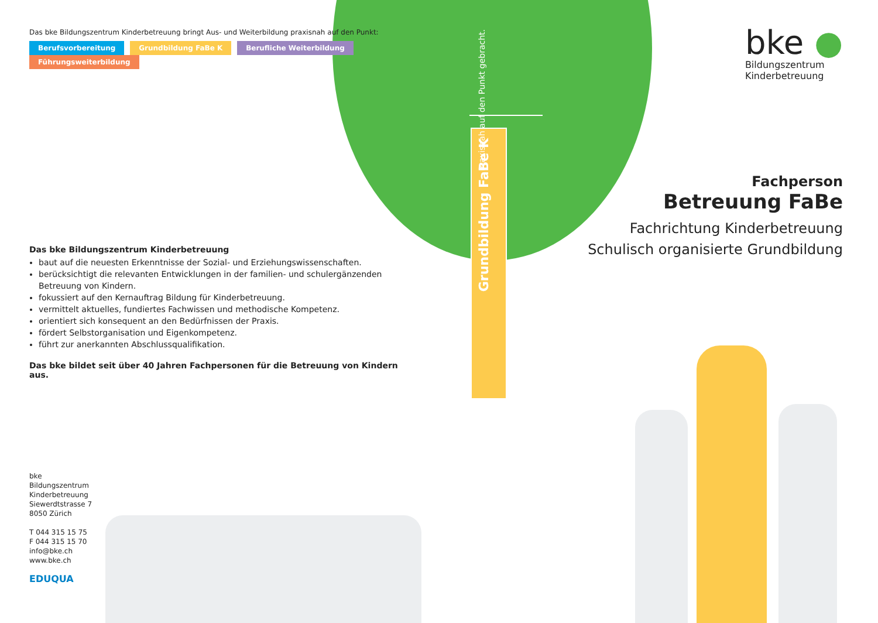Grundbildung FaBe K
Praxisnah auf den Punkt gebracht.
Das bke Bildungszentrum Kinderbetreuung bringt Aus- und Weiterbildung praxisnah auf den Punkt:
Berufsvorbereitung Grundbildung FaBe K Berufliche Weiterbildung Führungsweiterbildung
Das bke Bildungszentrum Kinderbetreuung
baut auf die neuesten Erkenntnisse der Sozial- und Erziehungswissenschaften.
berücksichtigt die relevanten Entwicklungen in der familien- und schulergänzenden Betreuung von Kindern.
fokussiert auf den Kernauftrag Bildung für Kinderbetreuung.
vermittelt aktuelles, fundiertes Fachwissen und methodische Kompetenz.
orientiert sich konsequent an den Bedürfnissen der Praxis.
fördert Selbstorganisation und Eigenkompetenz.
führt zur anerkannten Abschlussqualifikation.
Das bke bildet seit über 40 Jahren Fachpersonen für die Betreuung von Kindern aus.
bke ●
Bildungszentrum
Kinderbetreuung
Fachperson
Betreuung FaBe
Fachrichtung Kinderbetreuung
Schulisch organisierte Grundbildung
bke
Bildungszentrum
Kinderbetreuung
Siewerdtstrasse 7
8050 Zürich
T 044 315 15 75
F 044 315 15 70
info@bke.ch
www.bke.ch
EDUQUA